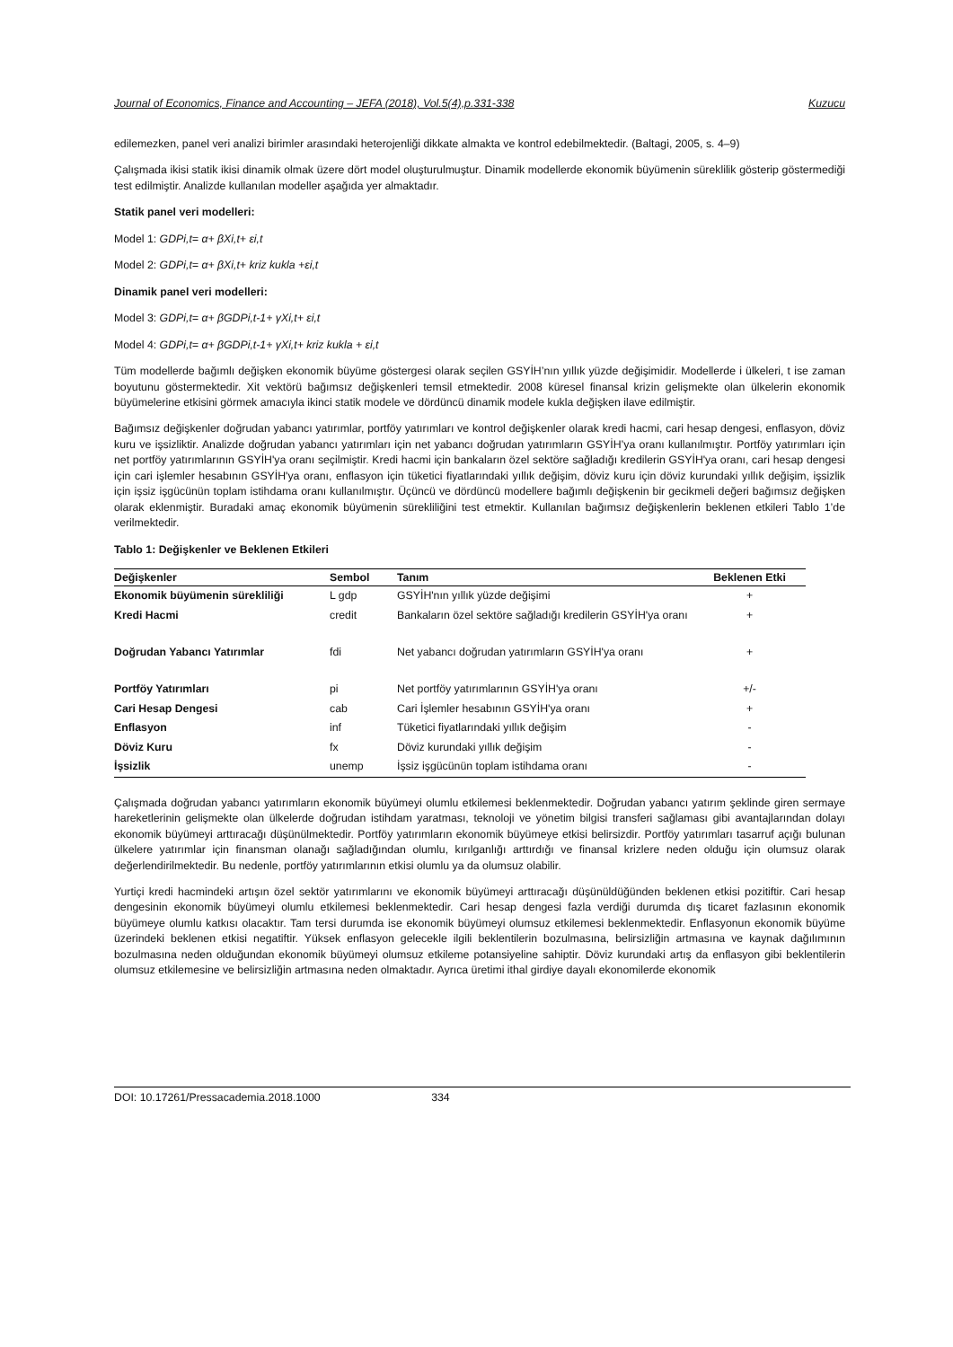Journal of Economics, Finance and Accounting – JEFA (2018), Vol.5(4),p.331-338 Kuzucu
edilemezken, panel veri analizi birimler arasındaki heterojenliği dikkate almakta ve kontrol edebilmektedir. (Baltagi, 2005, s. 4–9)
Çalışmada ikisi statik ikisi dinamik olmak üzere dört model oluşturulmuştur. Dinamik modellerde ekonomik büyümenin süreklilik gösterip göstermediği test edilmiştir. Analizde kullanılan modeller aşağıda yer almaktadır.
Statik panel veri modelleri:
Model 1: GDPi,t= α+ βXi,t+ εi,t
Model 2: GDPi,t= α+ βXi,t+ kriz kukla +εi,t
Dinamik panel veri modelleri:
Model 3: GDPi,t= α+ βGDPi,t-1+ γXi,t+ εi,t
Model 4: GDPi,t= α+ βGDPi,t-1+ γXi,t+ kriz kukla + εi,t
Tüm modellerde bağımlı değişken ekonomik büyüme göstergesi olarak seçilen GSYİH’nın yıllık yüzde değişimidir. Modellerde i ülkeleri, t ise zaman boyutunu göstermektedir. Xit vektörü bağımsız değişkenleri temsil etmektedir. 2008 küresel finansal krizin gelişmekte olan ülkelerin ekonomik büyümelerine etkisini görmek amacıyla ikinci statik modele ve dördüncü dinamik modele kukla değişken ilave edilmiştir.
Bağımsız değişkenler doğrudan yabancı yatırımlar, portföy yatırımları ve kontrol değişkenler olarak kredi hacmi, cari hesap dengesi, enflasyon, döviz kuru ve işsizliktir. Analizde doğrudan yabancı yatırımları için net yabancı doğrudan yatırımların GSYİH’ya oranı kullanılmıştır. Portföy yatırımları için net portföy yatırımlarının GSYİH'ya oranı seçilmiştir. Kredi hacmi için bankaların özel sektöre sağladığı kredilerin GSYİH'ya oranı, cari hesap dengesi için cari işlemler hesabının GSYİH'ya oranı, enflasyon için tüketici fiyatlarındaki yıllık değişim, döviz kuru için döviz kurundaki yıllık değişim, işsizlik için işsiz işgücünün toplam istihdama oranı kullanılmıştır. Üçüncü ve dördüncü modellere bağımlı değişkenin bir gecikmeli değeri bağımsız değişken olarak eklenmiştir. Buradaki amaç ekonomik büyümenin sürekliliğini test etmektir. Kullanılan bağımsız değişkenlerin beklenen etkileri Tablo 1’de verilmektedir.
Tablo 1: Değişkenler ve Beklenen Etkileri
| Değişkenler | Sembol | Tanım | Beklenen Etki |
| --- | --- | --- | --- |
| Ekonomik büyümenin sürekliliği | L gdp | GSYİH'nın yıllık yüzde değişimi | + |
| Kredi Hacmi | credit | Bankaların özel sektöre sağladığı kredilerin GSYİH'ya oranı | + |
| Doğrudan Yabancı Yatırımlar | fdi | Net yabancı doğrudan yatırımların GSYİH'ya oranı | + |
| Portföy Yatırımları | pi | Net portföy yatırımlarının GSYİH'ya oranı | +/- |
| Cari Hesap Dengesi | cab | Cari İşlemler hesabının GSYİH'ya oranı | + |
| Enflasyon | inf | Tüketici fiyatlarındaki yıllık değişim | - |
| Döviz Kuru | fx | Döviz kurundaki yıllık değişim | - |
| İşsizlik | unemp | İşsiz işgücünün toplam istihdama oranı | - |
Çalışmada doğrudan yabancı yatırımların ekonomik büyümeyi olumlu etkilemesi beklenmektedir. Doğrudan yabancı yatırım şeklinde giren sermaye hareketlerinin gelişmekte olan ülkelerde doğrudan istihdam yaratması, teknoloji ve yönetim bilgisi transferi sağlaması gibi avantajlarından dolayı ekonomik büyümeyi arttıracağı düşünülmektedir. Portföy yatırımların ekonomik büyümeye etkisi belirsizdir. Portföy yatırımları tasarruf açığı bulunan ülkelere yatırımlar için finansman olanağı sağladığından olumlu, kırılganlığı arttırdığı ve finansal krizlere neden olduğu için olumsuz olarak değerlendirilmektedir. Bu nedenle, portföy yatırımlarının etkisi olumlu ya da olumsuz olabilir.
Yurtiçi kredi hacmindeki artışın özel sektör yatırımlarını ve ekonomik büyümeyi arttıracağı düşünüldüğünden beklenen etkisi pozitiftir. Cari hesap dengesinin ekonomik büyümeyi olumlu etkilemesi beklenmektedir. Cari hesap dengesi fazla verdiği durumda dış ticaret fazlasının ekonomik büyümeye olumlu katkısı olacaktır. Tam tersi durumda ise ekonomik büyümeyi olumsuz etkilemesi beklenmektedir. Enflasyonun ekonomik büyüme üzerindeki beklenen etkisi negatiftir. Yüksek enflasyon gelecekle ilgili beklentilerin bozulmasına, belirsizliğin artmasına ve kaynak dağılımının bozulmasına neden olduğundan ekonomik büyümeyi olumsuz etkileme potansiyeline sahiptir. Döviz kurundaki artış da enflasyon gibi beklentilerin olumsuz etkilemesine ve belirsizliğin artmasına neden olmaktadır. Ayrıca üretimi ithal girdiye dayalı ekonomilerde ekonomik
DOI: 10.17261/Pressacademia.2018.1000 334